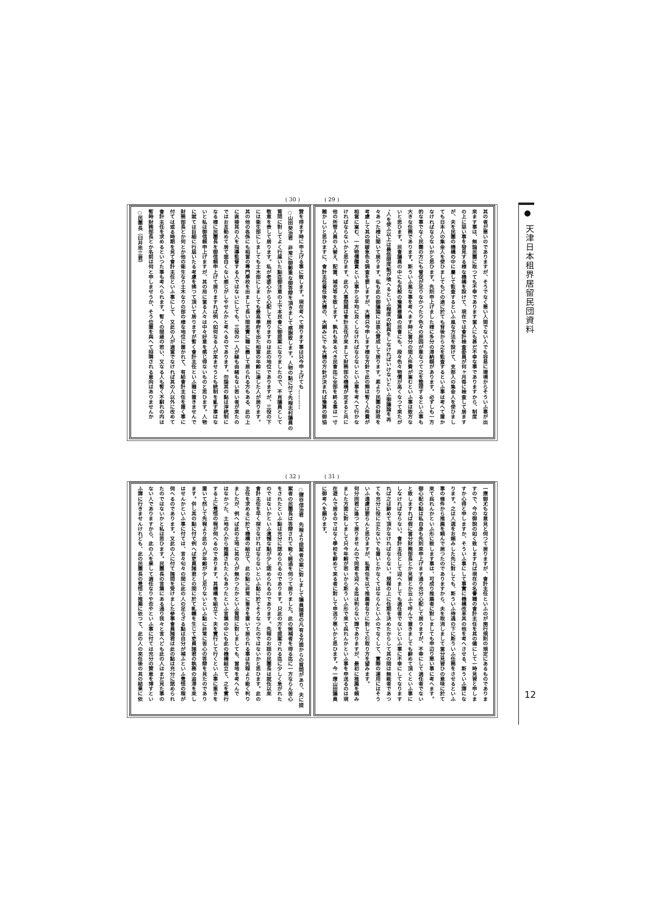天津日本租界居留民団資料
( 29 ) ( 30 )
其の者が悪いのでありますが、そうでなく悪い人間でない人でも容易に環境からそういふ事が出
來ます事は、無論民團に取つても不幸であります當人にも甚だ不幸な事でありますから、制度
の上に惡い事を發見する様な機構を設けて、現在では會計檢査委員が何ヶ月毎に檢査して居ます
が、夫を民團の機構の中に屬して監査するといふ風な方法を設けて、支那人の集金人を使ひまし
ても日本人の集金人を使ひましてもどの途に於ても背後から之を監査するといふ事は考へて置か
なければならないかと思ひます。先刻申上げました様に多分の滞納額があります。必ずしも一方
的な事でなく民團の方にも督促が足りなかつたり色々の原因が重なつて之を整理するといふ事も
大きな任務であります。斯ういふ風な事を考へます時に當分の間人件費が嵩むといふ事は致方な
いと思ひます。民會議員の中にも先般の豫算審議の民會にも、段々色々物價が高くなつて來たが
、人を使ふ以上は最低限度飯が喰へるといふ程度の給與をしなければいけないといふ御議論を再
々あつた様に聞いて居ります。私も此の御議論には衷心贊成して居ります。素より民團の財政を
考慮して其の間緩急色々調査を要しますが、大體只今申します様な方針で此の際は暫く人件費が
相當に嵩む、一方物價騰貴といふ事から平均に良くしなければならないといふ事を考へて行かな
ければならないかと思ひます。此の人事問題は會計主任が來まして財務部の機構が定まると共に
他の所管人員の入替え、配置、補充等を致します。孰れも來るべき民會迄に全部を終る事は一寸
難かしいと思ひますに、會計主任着任後大體の、大綱みにでも大體の方針が決まれば豫算の御協
贊を得ます時に申上げる事に致します。現在考へて居ります事は只今申上げても…………
○山田癸治君　非常に御鄭重な御答辯を頂きまして感謝致します。人物の點に付て先程志村議員の
質問に對してよく行届いた點迄御注意の上で本民會に御提案になりましたので、不肖議員として
敬意を表して居ります。私が老婆心から心配して居りますのは此の地位でありますが、三役の下
には衛生部にしましても土木部にしましても最高學府を出た相當の年齢に達した人が居ります。
其の他の各係にも相當の專門學校を出まして長い間忠實に職に盡して居られる方もある、此の上
に直接其の人を指導監督する人ではないにしても、三役の一人が縁も由緒もない若い者が來たの
ではお互勤めて居て面白くない感じがしやせんかと考へるのであります。勿論其の點は淨統制に
なる様に民團長を御信頼申上げて居りますれば例へ如何なる人が來ませうとも統制を亂す事はな
いと私は御信頼申上げますが、其の局に當る人々は中々好意を感じ得ないものと思ひます。人物
に就ては巨細に行屆いたる考慮を拂つて頂いて居りますが暫く會計主任といふ職に置きませんで
財務部長とか何とか他の衛生なり土木なりの部の様な地位に置かれて、有給會計主任を置く事に
付ては或る時期を見て會計主任といふ事にして、又此の人が適當でなければ其の人以外に改めて
會計主任を求めるといつた事も考へられます。暫くの間歳の若い、又なる人も暫く不馴れの内は
暫時財務部長とか名前は何と申しませうか、そう位置を與へて招聘される意向はありませんか
○民團長（臼井忠三君）
( 31 ) ( 32 )
一應御尤もな意見と伺つて居りますが、會計主任といふのが施行規則の規定にあるものでありま
すので、今の御說の如く致しますれば現在の名譽職の會計主任を其の儘にして一時見習と申しま
すか心得と申しますか、そういふ事にして事實に機構改革其の他を考へさせる、斯ういふ譯にな
ります。之は人選をお頼みした先に對しても、斯ういふ待遇の下に斯ういふ任務をさせるといふ
事の條件から推薦を頼んで居つたのでありますから、夫を取消しまして當分見習ひの意味に於て
來て呉れんかといふ形に致します事は、可成り推薦者に對しましても申辺り悪い事に考へます。
御心配の點は私自身も先刻來申上げます通り充分心配して居りますが、不幸にして適任者でない
と致しますれば假に當分財務部長とか見習とか云ふて呼んで置きましても辭めて頂くといふ事に
しなければならない。會計主任として迎へましても適任者でないといふ事に不幸にしてなります
れば之は辭めて頂かなければならない。規程の上に任期を決めたからして其の間は無能者であつ
ても充分に役に立たないでも置いとかなくてはならんといふのでなくして、實際の運用にはそう
いふ遠慮は要らんと思ひますが、私責任を以て推薦者なりに對して引取り方を望みます。
何分同君に逢つて居りませんので同君を迎へる迄は判らない譯でありますが、最初に推薦を頼み
ました方面に對しまして只今年齢が若いから斯ういふ形で來て呉れんかといふ事を申送るのは現
在遊んで居るのではなく學校を辭めて來る者に對して申送り悪いかと思ひます。今一應山田議員
に御考へを願ひます。
○鹽谷信治君　先程より提案者の案に對しまして議員諸君の凡有る方面からの質問があり、夫に提
案者の民團長は答辯されて能く經過を伺つて居りました。此の候補者を得る迄に一方ならん苦心
をされたといふ點は充分に認められるのであります。只此の方を提案される迄に少しく急がれた
のではないかといふ遺憾な點が少し認められるのであります。先程のお話の民團長は就任以來
會計主任を早く探さなければならないといふ點に於てそうなつたのではないかと思ひます。此の
主任を求めるに於て機構の組立て、此の點に非常に重きを置いて居られる事は先程より能く判り
ましたが、例へば此の土地に其の人が無かつたかといふ質問に對しましても、當地を考へんで
はなかつた、土地の人から推薦された人もあつたといふ言葉の中にも此の機構組立て、之を實行
する上に覺悟の程が伺へるのであります。其機構を組立て丶夫を實行して行くといふ事に重きを
置いて然して先程より此の人が年齢が少し足りないといふ點に非常に苦心の答辯を見たのであり
ます。併し其の點に付て例へば吏員諸君との間に於て軋轢を生じて吏員諸君の執務の澁滞を來し
はせんかといふ事に付ては、言々句々の間に此の人の足らざる點は自分が補ふといふ覺悟の程が
伺へるのであります。又此の人に付て諸問を受けました參事會員諸君は此の點は充分に認められ
たのではないかと私は思ひます。民團長の言葉にある通り我々と言へども此の人はまだ見た事の
ない人でありますから、此の人を果して適任なりや否やといふ事に付ては充分の贊意を博すとい
ふ譯に行きませんけれども、此の民團長の覺悟と推薦に依つて、此の人の來任後の其の結果に依
12